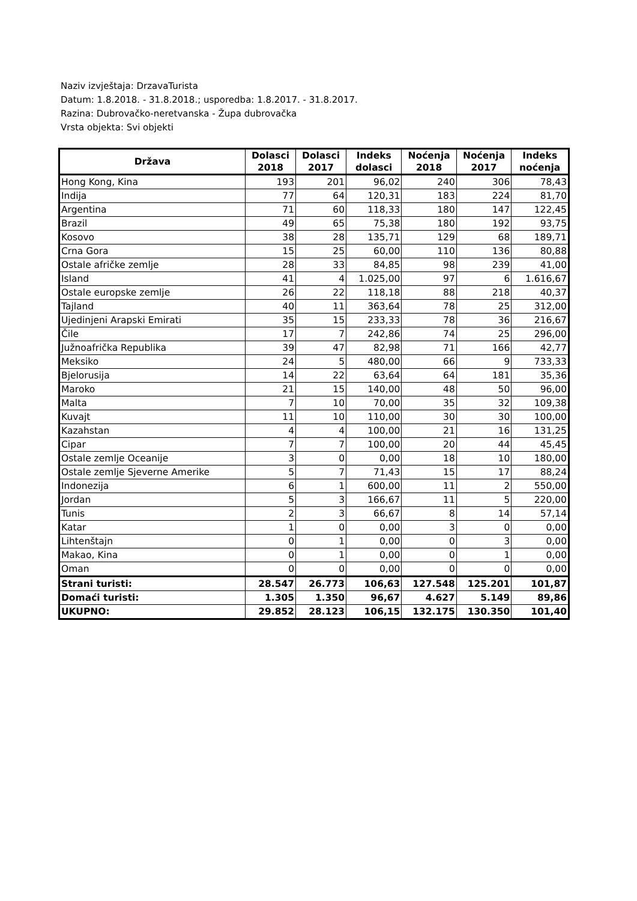Naziv izvještaja: DrzavaTurista
Datum: 1.8.2018. - 31.8.2018.; usporedba: 1.8.2017. - 31.8.2017.
Razina: Dubrovačko-neretvanska - Župa dubrovačka
Vrsta objekta: Svi objekti
| Država | Dolasci 2018 | Dolasci 2017 | Indeks dolasci | Noćenja 2018 | Noćenja 2017 | Indeks noćenja |
| --- | --- | --- | --- | --- | --- | --- |
| Hong Kong, Kina | 193 | 201 | 96,02 | 240 | 306 | 78,43 |
| Indija | 77 | 64 | 120,31 | 183 | 224 | 81,70 |
| Argentina | 71 | 60 | 118,33 | 180 | 147 | 122,45 |
| Brazil | 49 | 65 | 75,38 | 180 | 192 | 93,75 |
| Kosovo | 38 | 28 | 135,71 | 129 | 68 | 189,71 |
| Crna Gora | 15 | 25 | 60,00 | 110 | 136 | 80,88 |
| Ostale afričke zemlje | 28 | 33 | 84,85 | 98 | 239 | 41,00 |
| Island | 41 | 4 | 1.025,00 | 97 | 6 | 1.616,67 |
| Ostale europske zemlje | 26 | 22 | 118,18 | 88 | 218 | 40,37 |
| Tajland | 40 | 11 | 363,64 | 78 | 25 | 312,00 |
| Ujedinjeni Arapski Emirati | 35 | 15 | 233,33 | 78 | 36 | 216,67 |
| Čile | 17 | 7 | 242,86 | 74 | 25 | 296,00 |
| Južnoafrička Republika | 39 | 47 | 82,98 | 71 | 166 | 42,77 |
| Meksiko | 24 | 5 | 480,00 | 66 | 9 | 733,33 |
| Bjelorusija | 14 | 22 | 63,64 | 64 | 181 | 35,36 |
| Maroko | 21 | 15 | 140,00 | 48 | 50 | 96,00 |
| Malta | 7 | 10 | 70,00 | 35 | 32 | 109,38 |
| Kuvajt | 11 | 10 | 110,00 | 30 | 30 | 100,00 |
| Kazahstan | 4 | 4 | 100,00 | 21 | 16 | 131,25 |
| Cipar | 7 | 7 | 100,00 | 20 | 44 | 45,45 |
| Ostale zemlje Oceanije | 3 | 0 | 0,00 | 18 | 10 | 180,00 |
| Ostale zemlje Sjeverne Amerike | 5 | 7 | 71,43 | 15 | 17 | 88,24 |
| Indonezija | 6 | 1 | 600,00 | 11 | 2 | 550,00 |
| Jordan | 5 | 3 | 166,67 | 11 | 5 | 220,00 |
| Tunis | 2 | 3 | 66,67 | 8 | 14 | 57,14 |
| Katar | 1 | 0 | 0,00 | 3 | 0 | 0,00 |
| Lihtenštajn | 0 | 1 | 0,00 | 0 | 3 | 0,00 |
| Makao, Kina | 0 | 1 | 0,00 | 0 | 1 | 0,00 |
| Oman | 0 | 0 | 0,00 | 0 | 0 | 0,00 |
| Strani turisti: | 28.547 | 26.773 | 106,63 | 127.548 | 125.201 | 101,87 |
| Domaći turisti: | 1.305 | 1.350 | 96,67 | 4.627 | 5.149 | 89,86 |
| UKUPNO: | 29.852 | 28.123 | 106,15 | 132.175 | 130.350 | 101,40 |